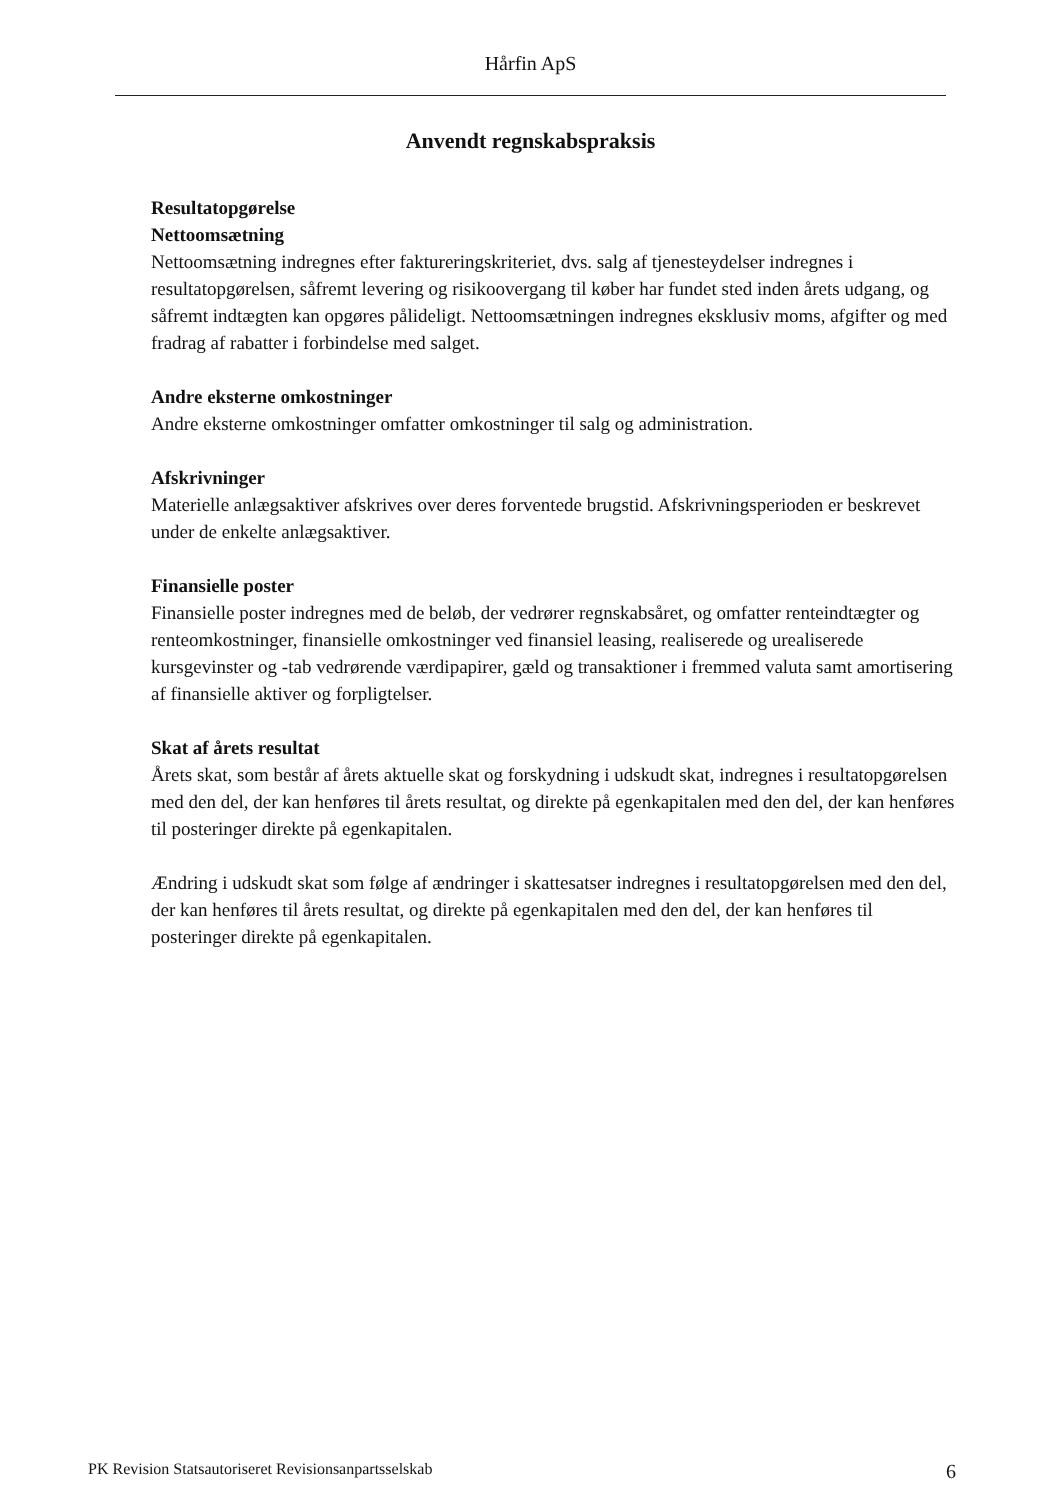Hårfin ApS
Anvendt regnskabspraksis
Resultatopgørelse
Nettoomsætning
Nettoomsætning indregnes efter faktureringskriteriet, dvs. salg af tjenesteydelser indregnes i resultatopgørelsen, såfremt levering og risikoovergang til køber har fundet sted inden årets udgang, og såfremt indtægten kan opgøres pålideligt. Nettoomsætningen indregnes eksklusiv moms, afgifter og med fradrag af rabatter i forbindelse med salget.
Andre eksterne omkostninger
Andre eksterne omkostninger omfatter omkostninger til salg og administration.
Afskrivninger
Materielle anlægsaktiver afskrives over deres forventede brugstid. Afskrivningsperioden er beskrevet under de enkelte anlægsaktiver.
Finansielle poster
Finansielle poster indregnes med de beløb, der vedrører regnskabsåret, og omfatter renteindtægter og renteomkostninger, finansielle omkostninger ved finansiel leasing, realiserede og urealiserede kursgevinster og -tab vedrørende værdipapirer, gæld og transaktioner i fremmed valuta samt amortisering af finansielle aktiver og forpligtelser.
Skat af årets resultat
Årets skat, som består af årets aktuelle skat og forskydning i udskudt skat, indregnes i resultatopgørelsen med den del, der kan henføres til årets resultat, og direkte på egenkapitalen med den del, der kan henføres til posteringer direkte på egenkapitalen.
Ændring i udskudt skat som følge af ændringer i skattesatser indregnes i resultatopgørelsen med den del, der kan henføres til årets resultat, og direkte på egenkapitalen med den del, der kan henføres til posteringer direkte på egenkapitalen.
PK Revision Statsautoriseret Revisionsanpartsselskab 6